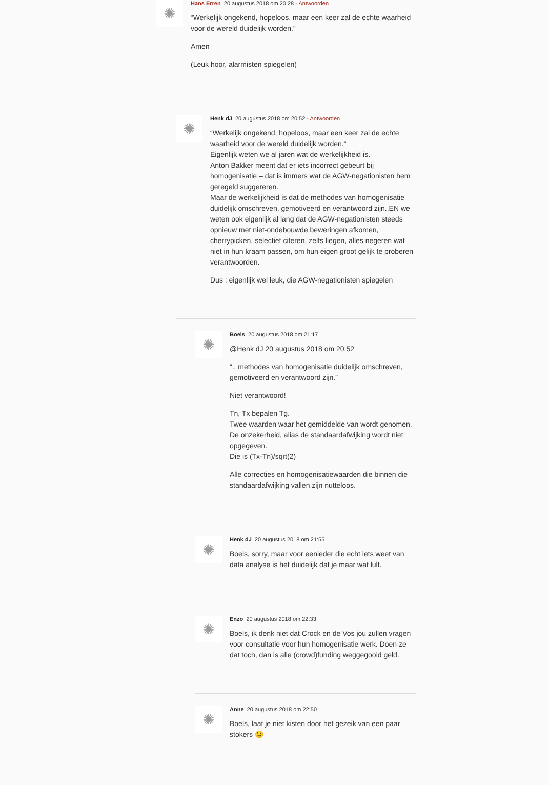✺
Hans Erren 20 augustus 2018 om 20:28 - Antwoorden
“Werkelijk ongekend, hopeloos, maar een keer zal de echte waarheid voor de wereld duidelijk worden.”
Amen
(Leuk hoor, alarmisten spiegelen)
✺
Henk dJ 20 augustus 2018 om 20:52 - Antwoorden
“Werkelijk ongekend, hopeloos, maar een keer zal de echte waarheid voor de wereld duidelijk worden.”
Eigenlijk weten we al jaren wat de werkelijkheid is.
Anton Bakker meent dat er iets incorrect gebeurt bij homogenisatie – dat is immers wat de AGW-negationisten hem geregeld suggereren.
Maar de werkelijkheid is dat de methodes van homogenisatie duidelijk omschreven, gemotiveerd en verantwoord zijn..EN we weten ook eigenlijk al lang dat de AGW-negationisten steeds opnieuw met niet-ondebouwde beweringen afkomen, cherrypicken, selectief citeren, zelfs liegen, alles negeren wat niet in hun kraam passen, om hun eigen groot gelijk te proberen verantwoorden.
Dus : eigenlijk wel leuk, die AGW-negationisten spiegelen
✺
Boels 20 augustus 2018 om 21:17
@Henk dJ 20 augustus 2018 om 20:52
“.. methodes van homogenisatie duidelijk omschreven, gemotiveerd en verantwoord zijn.”
Niet verantwoord!
Tn, Tx bepalen Tg.
Twee waarden waar het gemiddelde van wordt genomen.
De onzekerheid, alias de standaardafwijking wordt niet opgegeven.
Die is (Tx-Tn)/sqrt(2)
Alle correcties en homogenisatiewaarden die binnen die standaardafwijking vallen zijn nutteloos.
✺
Henk dJ 20 augustus 2018 om 21:55
Boels, sorry, maar voor eenieder die echt iets weet van data analyse is het duidelijk dat je maar wat lult.
✺
Enzo 20 augustus 2018 om 22:33
Boels, ik denk niet dat Crock en de Vos jou zullen vragen voor consultatie voor hun homogenisatie werk. Doen ze dat toch, dan is alle (crowd)funding weggegooid geld.
✺
Anne 20 augustus 2018 om 22:50
Boels, laat je niet kisten door het gezeik van een paar stokers 😉